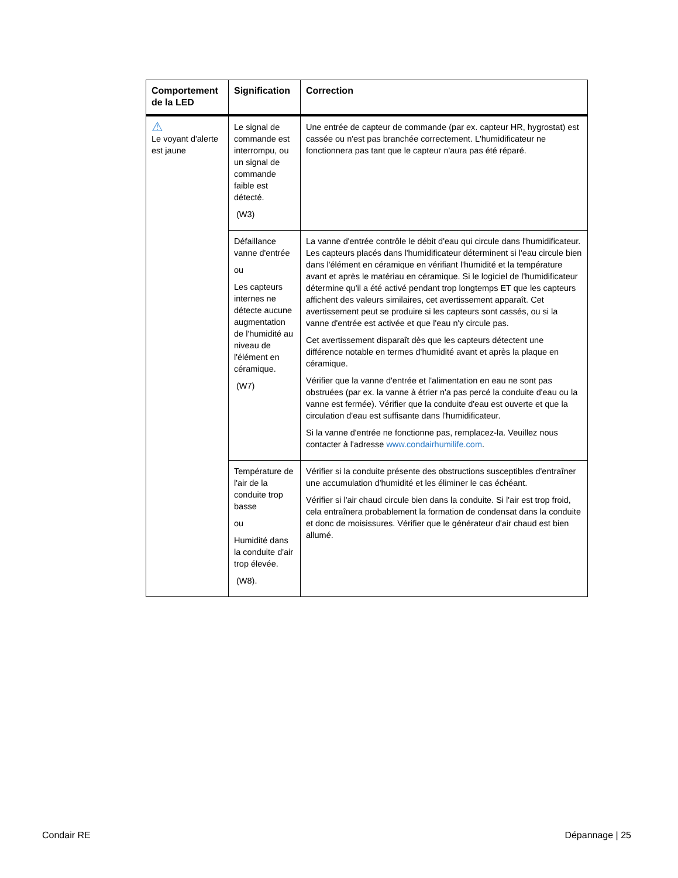| Comportement de la LED | Signification | Correction |
| --- | --- | --- |
| ⚠ Le voyant d'alerte est jaune | Le signal de commande est interrompu, ou un signal de commande faible est détecté. (W3) | Une entrée de capteur de commande (par ex. capteur HR, hygrostat) est cassée ou n'est pas branchée correctement. L'humidificateur ne fonctionnera pas tant que le capteur n'aura pas été réparé. |
| | Défaillance vanne d'entrée ou Les capteurs internes ne détecte aucune augmentation de l'humidité au niveau de l'élément en céramique. (W7) | La vanne d'entrée contrôle le débit d'eau qui circule dans l'humidificateur. Les capteurs placés dans l'humidificateur déterminent si l'eau circule bien dans l'élément en céramique en vérifiant l'humidité et la température avant et après le matériau en céramique. Si le logiciel de l'humidificateur détermine qu'il a été activé pendant trop longtemps ET que les capteurs affichent des valeurs similaires, cet avertissement apparaît. Cet avertissement peut se produire si les capteurs sont cassés, ou si la vanne d'entrée est activée et que l'eau n'y circule pas. Cet avertissement disparaît dès que les capteurs détectent une différence notable en termes d'humidité avant et après la plaque en céramique. Vérifier que la vanne d'entrée et l'alimentation en eau ne sont pas obstruées (par ex. la vanne à étrier n'a pas percé la conduite d'eau ou la vanne est fermée). Vérifier que la conduite d'eau est ouverte et que la circulation d'eau est suffisante dans l'humidificateur. Si la vanne d'entrée ne fonctionne pas, remplacez-la. Veuillez nous contacter à l'adresse www.condairhumilife.com . |
| | Température de l'air de la conduite trop basse ou Humidité dans la conduite d'air trop élevée. (W8). | Vérifier si la conduite présente des obstructions susceptibles d'entraîner une accumulation d'humidité et les éliminer le cas échéant. Vérifier si l'air chaud circule bien dans la conduite. Si l'air est trop froid, cela entraînera probablement la formation de condensat dans la conduite et donc de moisissures. Vérifier que le générateur d'air chaud est bien allumé. |
Condair RE Dépannage | 25